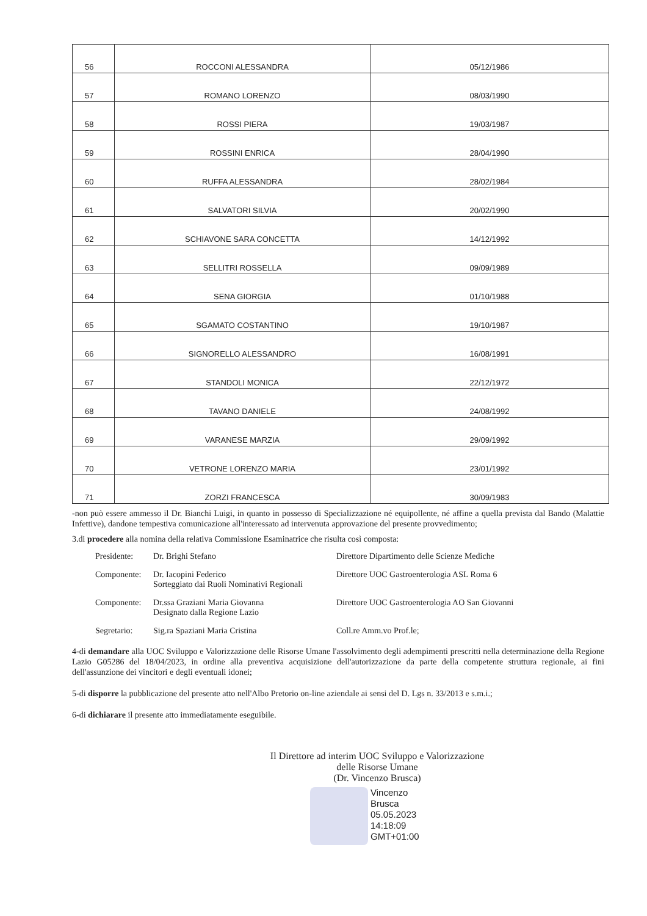| 56 | ROCCONI ALESSANDRA | 05/12/1986 |
| 57 | ROMANO LORENZO | 08/03/1990 |
| 58 | ROSSI PIERA | 19/03/1987 |
| 59 | ROSSINI ENRICA | 28/04/1990 |
| 60 | RUFFA ALESSANDRA | 28/02/1984 |
| 61 | SALVATORI SILVIA | 20/02/1990 |
| 62 | SCHIAVONE SARA CONCETTA | 14/12/1992 |
| 63 | SELLITRI ROSSELLA | 09/09/1989 |
| 64 | SENA GIORGIA | 01/10/1988 |
| 65 | SGAMATO COSTANTINO | 19/10/1987 |
| 66 | SIGNORELLO ALESSANDRO | 16/08/1991 |
| 67 | STANDOLI MONICA | 22/12/1972 |
| 68 | TAVANO DANIELE | 24/08/1992 |
| 69 | VARANESE MARZIA | 29/09/1992 |
| 70 | VETRONE LORENZO MARIA | 23/01/1992 |
| 71 | ZORZI FRANCESCA | 30/09/1983 |
-non può essere ammesso il Dr. Bianchi Luigi, in quanto in possesso di Specializzazione né equipollente, né affine a quella prevista dal Bando (Malattie Infettive), dandone tempestiva comunicazione all'interessato ad intervenuta approvazione del presente provvedimento;
3.di procedere alla nomina della relativa Commissione Esaminatrice che risulta così composta:
Presidente:
Dr. Brighi Stefano
Direttore Dipartimento delle Scienze Mediche
Componente:
Dr. Iacopini Federico
Sorteggiato dai Ruoli Nominativi Regionali
Direttore UOC Gastroenterologia ASL Roma 6
Componente:
Dr.ssa Graziani Maria Giovanna
Designato dalla Regione Lazio
Direttore UOC Gastroenterologia AO San Giovanni
Segretario:
Sig.ra Spaziani Maria Cristina
Coll.re Amm.vo Prof.le;
4-di demandare alla UOC Sviluppo e Valorizzazione delle Risorse Umane l'assolvimento degli adempimenti prescritti nella determinazione della Regione Lazio G05286 del 18/04/2023, in ordine alla preventiva acquisizione dell'autorizzazione da parte della competente struttura regionale, ai fini dell'assunzione dei vincitori e degli eventuali idonei;
5-di disporre la pubblicazione del presente atto nell'Albo Pretorio on-line aziendale ai sensi del D. Lgs n. 33/2013 e s.m.i.;
6-di dichiarare il presente atto immediatamente eseguibile.
Il Direttore ad interim UOC Sviluppo e Valorizzazione
delle Risorse Umane
(Dr. Vincenzo Brusca)
Vincenzo
Brusca
05.05.2023
14:18:09
GMT+01:00